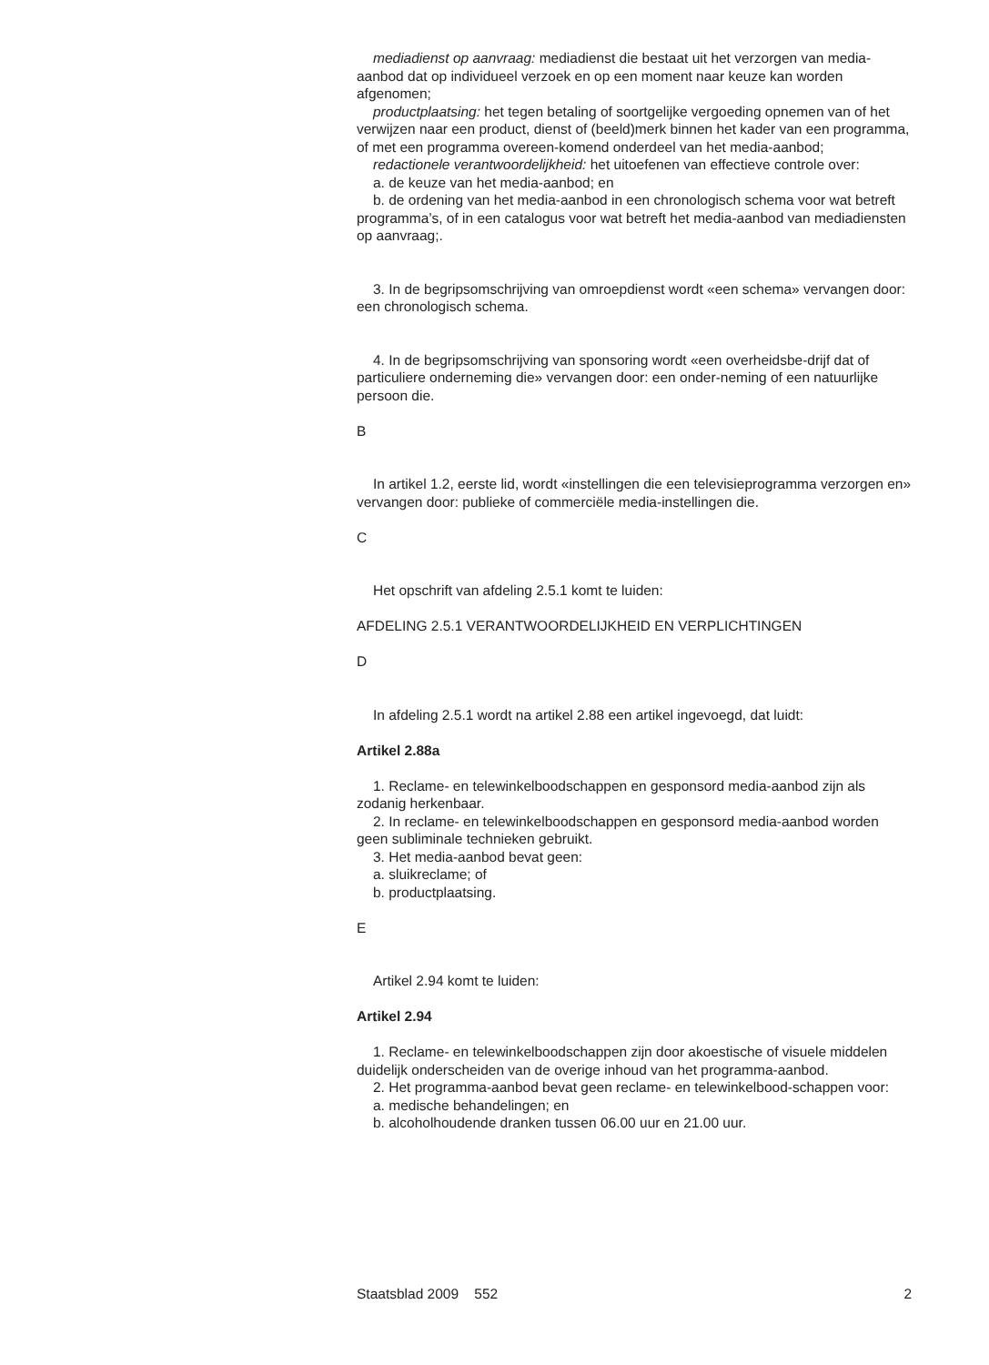mediadienst op aanvraag: mediadienst die bestaat uit het verzorgen van media-aanbod dat op individueel verzoek en op een moment naar keuze kan worden afgenomen;
productplaatsing: het tegen betaling of soortgelijke vergoeding opnemen van of het verwijzen naar een product, dienst of (beeld)merk binnen het kader van een programma, of met een programma overeen-komend onderdeel van het media-aanbod;
redactionele verantwoordelijkheid: het uitoefenen van effectieve controle over:
a. de keuze van het media-aanbod; en
b. de ordening van het media-aanbod in een chronologisch schema voor wat betreft programma’s, of in een catalogus voor wat betreft het media-aanbod van mediadiensten op aanvraag;.
3. In de begripsomschrijving van omroepdienst wordt «een schema» vervangen door: een chronologisch schema.
4. In de begripsomschrijving van sponsoring wordt «een overheidsbe-drijf dat of particuliere onderneming die» vervangen door: een onder-neming of een natuurlijke persoon die.
B
In artikel 1.2, eerste lid, wordt «instellingen die een televisieprogramma verzorgen en» vervangen door: publieke of commerciële media-instellingen die.
C
Het opschrift van afdeling 2.5.1 komt te luiden:
AFDELING 2.5.1 VERANTWOORDELIJKHEID EN VERPLICHTINGEN
D
In afdeling 2.5.1 wordt na artikel 2.88 een artikel ingevoegd, dat luidt:
Artikel 2.88a
1. Reclame- en telewinkelboodschappen en gesponsord media-aanbod zijn als zodanig herkenbaar.
2. In reclame- en telewinkelboodschappen en gesponsord media-aanbod worden geen subliminale technieken gebruikt.
3. Het media-aanbod bevat geen:
a. sluikreclame; of
b. productplaatsing.
E
Artikel 2.94 komt te luiden:
Artikel 2.94
1. Reclame- en telewinkelboodschappen zijn door akoestische of visuele middelen duidelijk onderscheiden van de overige inhoud van het programma-aanbod.
2. Het programma-aanbod bevat geen reclame- en telewinkelbood-schappen voor:
a. medische behandelingen; en
b. alcoholhoudende dranken tussen 06.00 uur en 21.00 uur.
Staatsblad 2009 552 2